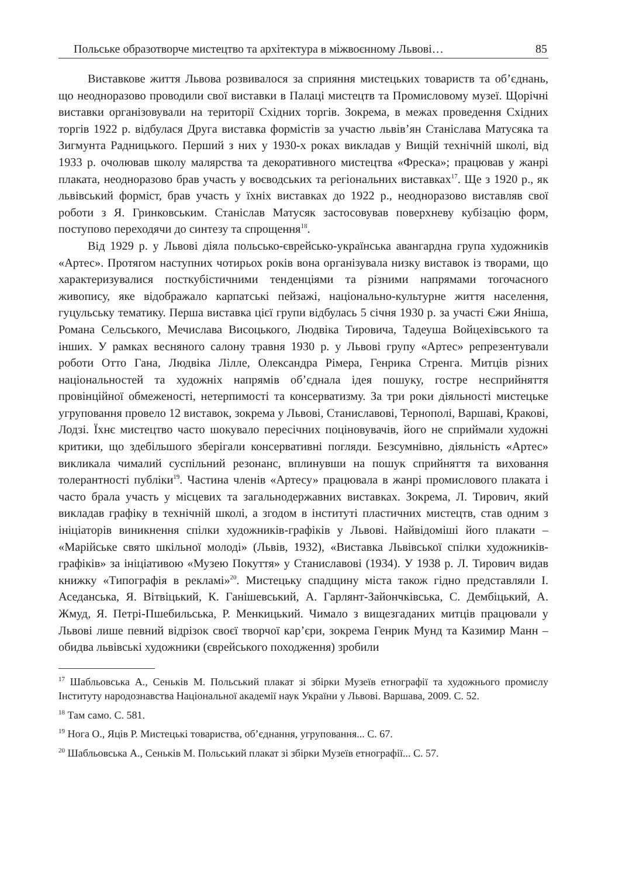Польське образотворче мистецтво та архітектура в міжвоєнному Львові… 85
Виставкове життя Львова розвивалося за сприяння мистецьких товариств та об’єднань, що неодноразово проводили свої виставки в Палаці мистецтв та Промисловому музеї. Щорічні виставки організовували на території Східних торгів. Зокрема, в межах проведення Східних торгів 1922 р. відбулася Друга виставка формістів за участю львів’ян Станіслава Матусяка та Зигмунта Радницького. Перший з них у 1930-х роках викладав у Вищій технічній школі, від 1933 р. очолював школу малярства та декоративного мистецтва «Фреска»; працював у жанрі плаката, неодноразово брав участь у воєводських та регіональних виставках<sup>17</sup>. Ще з 1920 р., як львівський форміст, брав участь у їхніх виставках до 1922 р., неодноразово виставляв свої роботи з Я. Гринковським. Станіслав Матусяк застосовував поверхневу кубізацію форм, поступово переходячи до синтезу та спрощення<sup>18</sup>.
Від 1929 р. у Львові діяла польсько-єврейсько-українська авангардна група художників «Артес». Протягом наступних чотирьох років вона організувала низку виставок із творами, що характеризувалися посткубістичними тенденціями та різними напрямами тогочасного живопису, яке відображало карпатські пейзажі, національно-культурне життя населення, гуцульську тематику. Перша виставка цієї групи відбулась 5 січня 1930 р. за участі Єжи Яніша, Романа Сельського, Мечислава Висоцького, Людвіка Тировича, Тадеуша Войцехівського та інших. У рамках весняного салону травня 1930 р. у Львові групу «Артес» репрезентували роботи Отто Гана, Людвіка Лілле, Олександра Рімера, Генрика Стренга. Митців різних національностей та художніх напрямів об’єднала ідея пошуку, гостре несприйняття провінційної обмеженості, нетерпимості та консерватизму. За три роки діяльності мистецьке угруповання провело 12 виставок, зокрема у Львові, Станиславові, Тернополі, Варшаві, Кракові, Лодзі. Їхнє мистецтво часто шокувало пересічних поціновувачів, його не сприймали художні критики, що здебільшого зберігали консервативні погляди. Безсумнівно, діяльність «Артес» викликала чималий суспільний резонанс, вплинувши на пошук сприйняття та виховання толерантності публіки<sup>19</sup>. Частина членів «Артесу» працювала в жанрі промислового плаката і часто брала участь у місцевих та загальнодержавних виставках. Зокрема, Л. Тирович, який викладав графіку в технічній школі, а згодом в інституті пластичних мистецтв, став одним з ініціаторів виникнення спілки художників-графіків у Львові. Найвідоміші його плакати – «Марійське свято шкільної молоді» (Львів, 1932), «Виставка Львівської спілки художників-графіків» за ініціативою «Музею Покуття» у Станиславові (1934). У 1938 р. Л. Тирович видав книжку «Типографія в рекламі»<sup>20</sup>. Мистецьку спадщину міста також гідно представляли І. Аседанська, Я. Вітвіцький, К. Ганішевський, А. Гарлянт-Зайончківська, С. Дембіцький, А. Жмуд, Я. Петрі-Пшебильська, Р. Менкицький. Чимало з вищезгаданих митців працювали у Львові лише певний відрізок своєї творчої кар’єри, зокрема Генрик Мунд та Казимир Манн – обидва львівські художники (єврейського походження) зробили
<sup>17</sup> Шабльовська А., Сеньків М. Польський плакат зі збірки Музеїв етнографії та художнього промислу Інституту народознавства Національної академії наук України у Львові. Варшава, 2009. С. 52.
<sup>18</sup> Там само. С. 581.
<sup>19</sup> Нога О., Яців Р. Мистецькі товариства, об’єднання, угруповання... С. 67.
<sup>20</sup> Шабльовська А., Сеньків М. Польський плакат зі збірки Музеїв етнографії... С. 57.